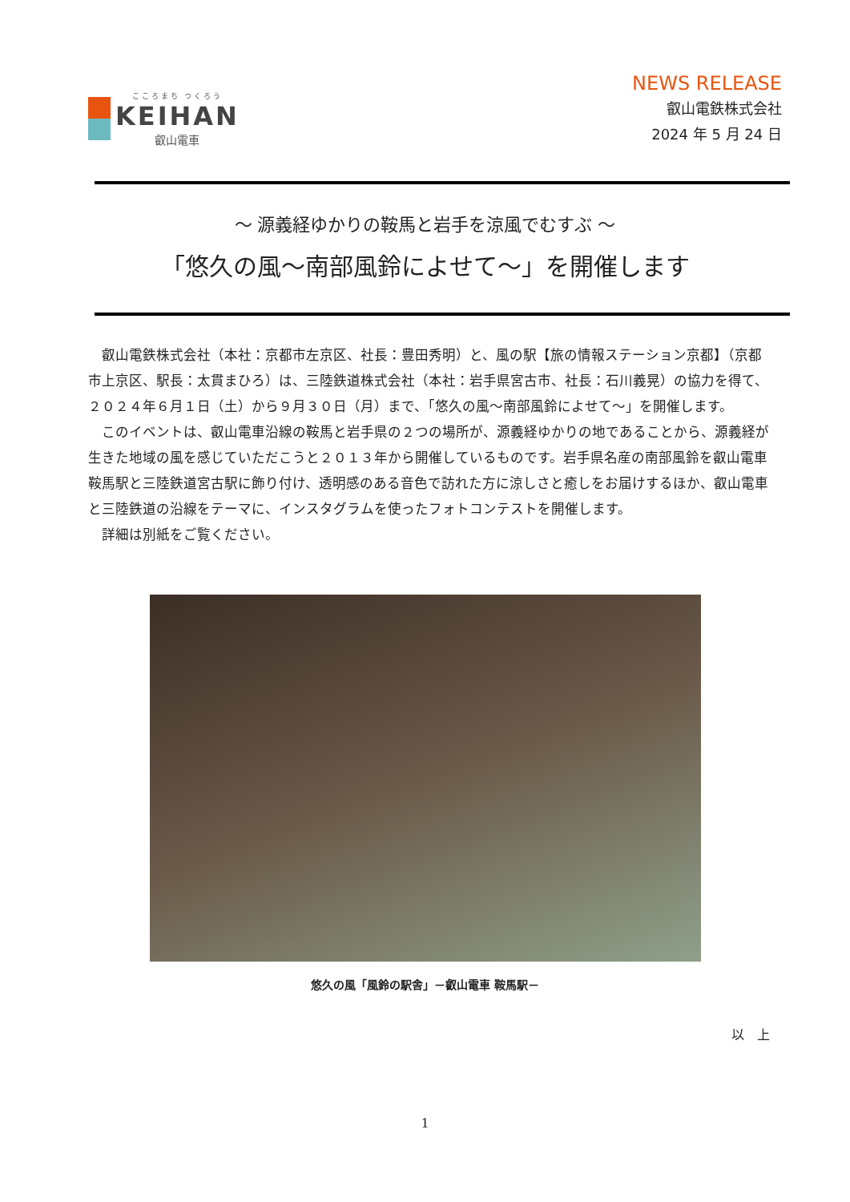こころまち つくろう
KEIHAN
叡山電車
NEWS RELEASE
叡山電鉄株式会社
2024 年 5 月 24 日
～ 源義経ゆかりの鞍馬と岩手を涼風でむすぶ ～
「悠久の風～南部風鈴によせて～」を開催します
叡山電鉄株式会社（本社：京都市左京区、社長：豊田秀明）と、風の駅【旅の情報ステーション京都】（京都市上京区、駅長：太貫まひろ）は、三陸鉄道株式会社（本社：岩手県宮古市、社長：石川義晃）の協力を得て、２０２４年６月１日（土）から９月３０日（月）まで、「悠久の風～南部風鈴によせて～」を開催します。
このイベントは、叡山電車沿線の鞍馬と岩手県の２つの場所が、源義経ゆかりの地であることから、源義経が生きた地域の風を感じていただこうと２０１３年から開催しているものです。岩手県名産の南部風鈴を叡山電車鞍馬駅と三陸鉄道宮古駅に飾り付け、透明感のある音色で訪れた方に涼しさと癒しをお届けするほか、叡山電車と三陸鉄道の沿線をテーマに、インスタグラムを使ったフォトコンテストを開催します。
詳細は別紙をご覧ください。
悠久の風「風鈴の駅舎」－叡山電車 鞍馬駅－
以　上
1